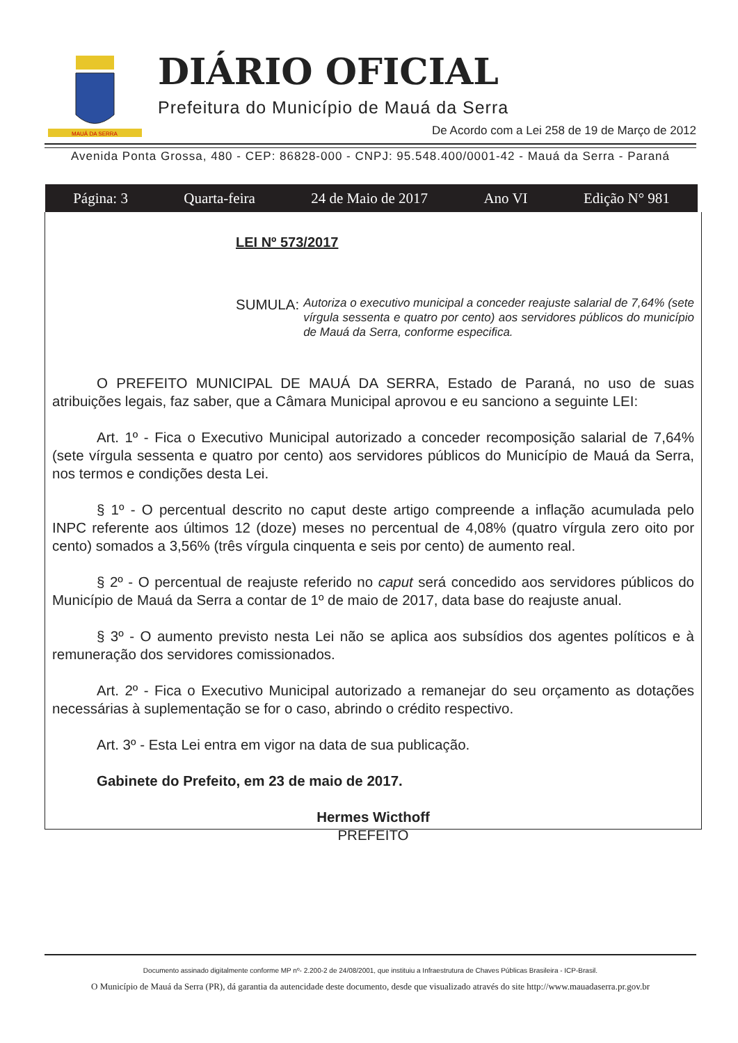MAUÁ DA SERRA
DIÁRIO OFICIAL
Prefeitura do Município de Mauá da Serra
De Acordo com a Lei 258 de 19 de Março de 2012
Avenida Ponta Grossa, 480 - CEP: 86828-000 - CNPJ: 95.548.400/0001-42 - Mauá da Serra - Paraná
Página: 3 Quarta-feira 24 de Maio de 2017 Ano VI Edição N° 981
LEI Nº 573/2017
SUMULA: Autoriza o executivo municipal a conceder reajuste salarial de 7,64% (sete vírgula sessenta e quatro por cento) aos servidores públicos do município de Mauá da Serra, conforme especifica.
O PREFEITO MUNICIPAL DE MAUÁ DA SERRA, Estado de Paraná, no uso de suas atribuições legais, faz saber, que a Câmara Municipal aprovou e eu sanciono a seguinte LEI:
Art. 1º - Fica o Executivo Municipal autorizado a conceder recomposição salarial de 7,64% (sete vírgula sessenta e quatro por cento) aos servidores públicos do Município de Mauá da Serra, nos termos e condições desta Lei.
§ 1º - O percentual descrito no caput deste artigo compreende a inflação acumulada pelo INPC referente aos últimos 12 (doze) meses no percentual de 4,08% (quatro vírgula zero oito por cento) somados a 3,56% (três vírgula cinquenta e seis por cento) de aumento real.
§ 2º - O percentual de reajuste referido no caput será concedido aos servidores públicos do Município de Mauá da Serra a contar de 1º de maio de 2017, data base do reajuste anual.
§ 3º - O aumento previsto nesta Lei não se aplica aos subsídios dos agentes políticos e à remuneração dos servidores comissionados.
Art. 2º - Fica o Executivo Municipal autorizado a remanejar do seu orçamento as dotações necessárias à suplementação se for o caso, abrindo o crédito respectivo.
Art. 3º - Esta Lei entra em vigor na data de sua publicação.
Gabinete do Prefeito, em 23 de maio de 2017.
Hermes Wicthoff
PREFEITO
Documento assinado digitalmente conforme MP nº- 2.200-2 de 24/08/2001, que instituiu a Infraestrutura de Chaves Públicas Brasileira - ICP-Brasil.
O Município de Mauá da Serra (PR), dá garantia da autencidade deste documento, desde que visualizado através do site http://www.mauadaserra.pr.gov.br